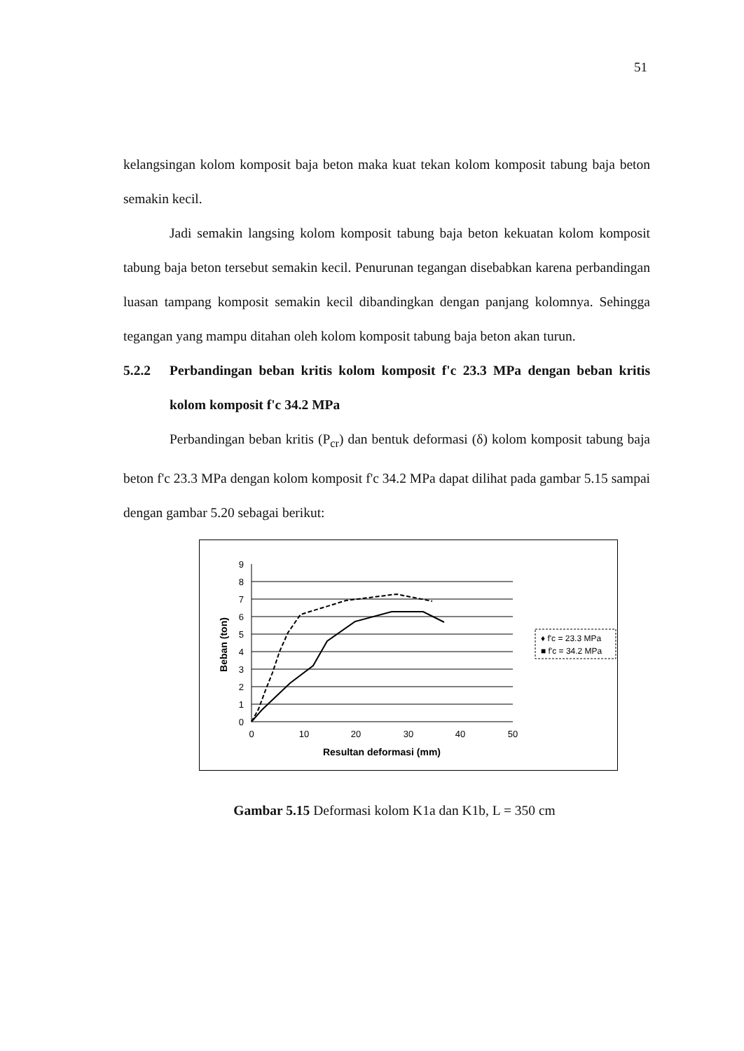51
kelangsingan kolom komposit baja beton maka kuat tekan kolom komposit tabung baja beton semakin kecil.
Jadi semakin langsing kolom komposit tabung baja beton kekuatan kolom komposit tabung baja beton tersebut semakin kecil. Penurunan tegangan disebabkan karena perbandingan luasan tampang komposit semakin kecil dibandingkan dengan panjang kolomnya. Sehingga tegangan yang mampu ditahan oleh kolom komposit tabung baja beton akan turun.
5.2.2 Perbandingan beban kritis kolom komposit f'c 23.3 MPa dengan beban kritis kolom komposit f'c 34.2 MPa
Perbandingan beban kritis (P<sub>cr</sub>) dan bentuk deformasi (δ) kolom komposit tabung baja beton f'c 23.3 MPa dengan kolom komposit f'c 34.2 MPa dapat dilihat pada gambar 5.15 sampai dengan gambar 5.20 sebagai berikut:
9
8
7
6
5
4
3
2
1
0
0
10
20
30
40
50
Resultan deformasi (mm)
Beban (ton)
♦ f'c = 23.3 MPa
■ f'c = 34.2 MPa
Gambar 5.15 Deformasi kolom K1a dan K1b, L = 350 cm